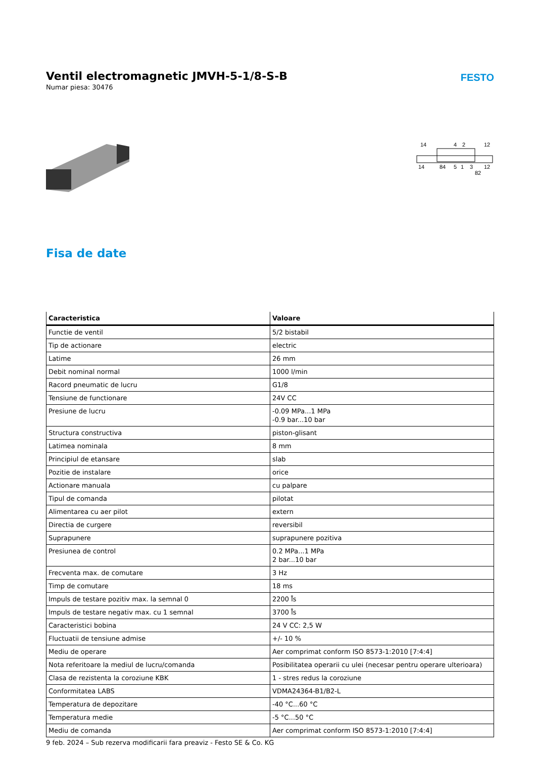Ventil electromagnetic JMVH-5-1/8-S-B
Numar piesa: 30476
FESTO
14
4
2
12
14
84
5
1
3
12
82
Fisa de date
| Caracteristica | Valoare |
| --- | --- |
| Functie de ventil | 5/2 bistabil |
| Tip de actionare | electric |
| Latime | 26 mm |
| Debit nominal normal | 1000 l/min |
| Racord pneumatic de lucru | G1/8 |
| Tensiune de functionare | 24V CC |
| Presiune de lucru | -0.09 MPa...1 MPa -0.9 bar...10 bar |
| Structura constructiva | piston-glisant |
| Latimea nominala | 8 mm |
| Principiul de etansare | slab |
| Pozitie de instalare | orice |
| Actionare manuala | cu palpare |
| Tipul de comanda | pilotat |
| Alimentarea cu aer pilot | extern |
| Directia de curgere | reversibil |
| Suprapunere | suprapunere pozitiva |
| Presiunea de control | 0.2 MPa...1 MPa 2 bar...10 bar |
| Frecventa max. de comutare | 3 Hz |
| Timp de comutare | 18 ms |
| Impuls de testare pozitiv max. la semnal 0 | 2200 l̊s |
| Impuls de testare negativ max. cu 1 semnal | 3700 l̊s |
| Caracteristici bobina | 24 V CC: 2,5 W |
| Fluctuatii de tensiune admise | +/- 10 % |
| Mediu de operare | Aer comprimat conform ISO 8573-1:2010 [7:4:4] |
| Nota referitoare la mediul de lucru/comanda | Posibilitatea operarii cu ulei (necesar pentru operare ulterioara) |
| Clasa de rezistenta la coroziune KBK | 1 - stres redus la coroziune |
| Conformitatea LABS | VDMA24364-B1/B2-L |
| Temperatura de depozitare | -40 °C...60 °C |
| Temperatura medie | -5 °C...50 °C |
| Mediu de comanda | Aer comprimat conform ISO 8573-1:2010 [7:4:4] |
9 feb. 2024 – Sub rezerva modificarii fara preaviz - Festo SE & Co. KG